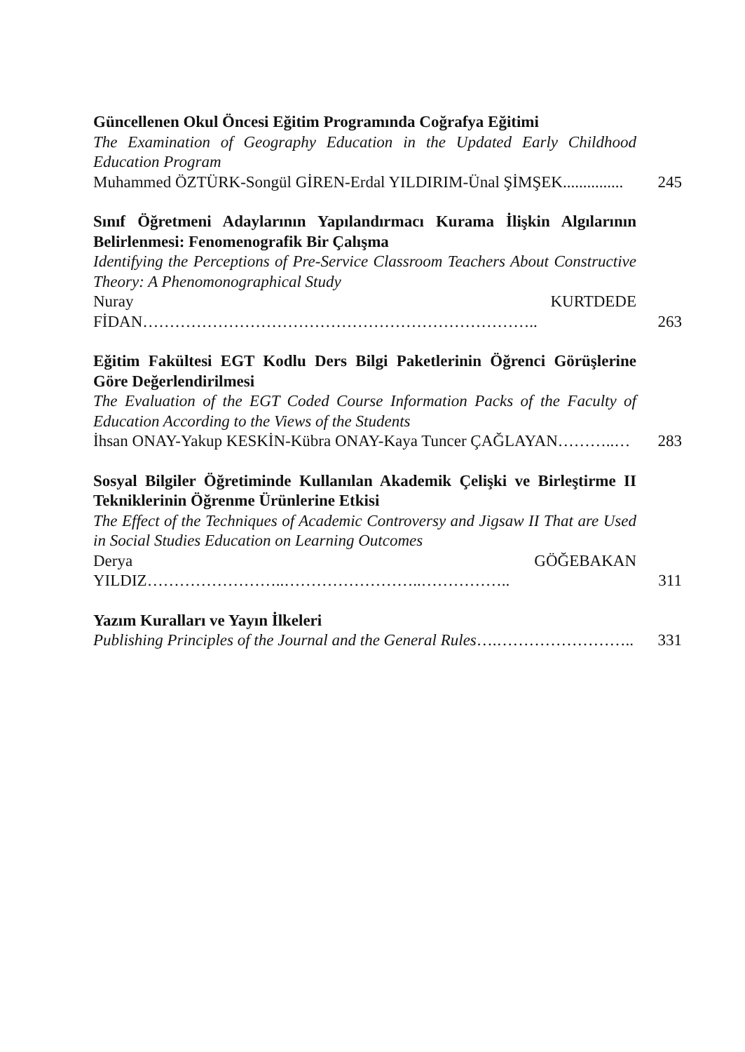Güncellenen Okul Öncesi Eğitim Programında Coğrafya Eğitimi
The Examination of Geography Education in the Updated Early Childhood Education Program
Muhammed ÖZTÜRK-Songül GİREN-Erdal YILDIRIM-Ünal ŞİMŞEK...............
245
Sınıf Öğretmeni Adaylarının Yapılandırmacı Kurama İlişkin Algılarının Belirlenmesi: Fenomenografik Bir Çalışma
Identifying the Perceptions of Pre-Service Classroom Teachers About Constructive Theory: A Phenomonographical Study
Nuray KURTDEDE FİDAN………………………………………………………………..
263
Eğitim Fakültesi EGT Kodlu Ders Bilgi Paketlerinin Öğrenci Görüşlerine Göre Değerlendirilmesi
The Evaluation of the EGT Coded Course Information Packs of the Faculty of Education According to the Views of the Students
İhsan ONAY-Yakup KESKİN-Kübra ONAY-Kaya Tuncer ÇAĞLAYAN………..…
283
Sosyal Bilgiler Öğretiminde Kullanılan Akademik Çelişki ve Birleştirme II Tekniklerinin Öğrenme Ürünlerine Etkisi
The Effect of the Techniques of Academic Controversy and Jigsaw II That are Used in Social Studies Education on Learning Outcomes
Derya GÖĞEBAKAN YILDIZ……………………..……………………..……………..
311
Yazım Kuralları ve Yayın İlkeleri
Publishing Principles of the Journal and the General Rules….……………………..
331